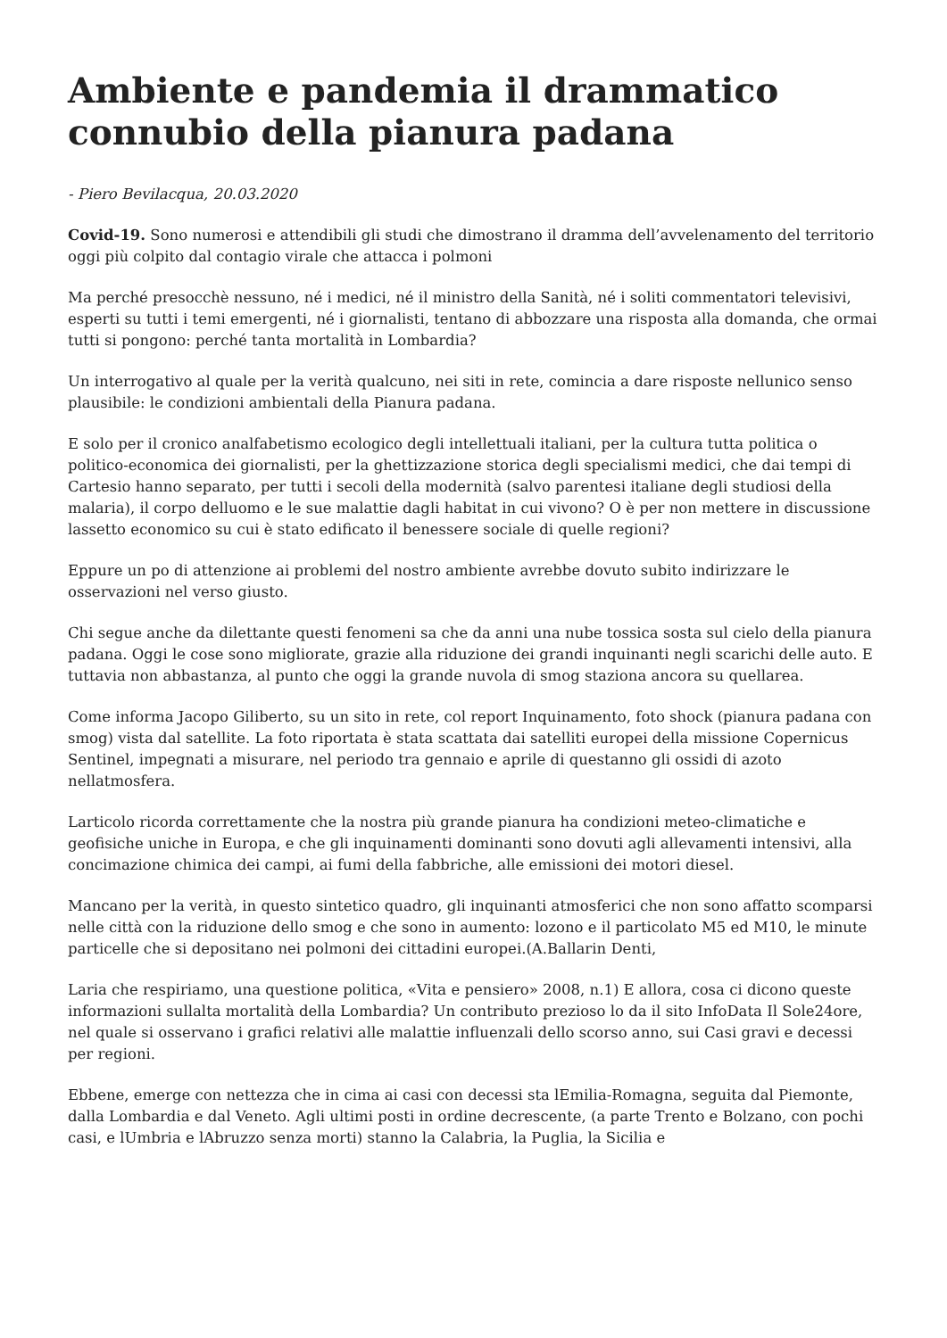Ambiente e pandemia il drammatico connubio della pianura padana
- Piero Bevilacqua, 20.03.2020
Covid-19. Sono numerosi e attendibili gli studi che dimostrano il dramma dell’avvelenamento del territorio oggi più colpito dal contagio virale che attacca i polmoni
Ma perché presocchè nessuno, né i medici, né il ministro della Sanità, né i soliti commentatori televisivi, esperti su tutti i temi emergenti, né i giornalisti, tentano di abbozzare una risposta alla domanda, che ormai tutti si pongono: perché tanta mortalità in Lombardia?
Un interrogativo al quale per la verità qualcuno, nei siti in rete, comincia a dare risposte nellunico senso plausibile: le condizioni ambientali della Pianura padana.
E solo per il cronico analfabetismo ecologico degli intellettuali italiani, per la cultura tutta politica o politico-economica dei giornalisti, per la ghettizzazione storica degli specialismi medici, che dai tempi di Cartesio hanno separato, per tutti i secoli della modernità (salvo parentesi italiane degli studiosi della malaria), il corpo delluomo e le sue malattie dagli habitat in cui vivono? O è per non mettere in discussione lassetto economico su cui è stato edificato il benessere sociale di quelle regioni?
Eppure un po di attenzione ai problemi del nostro ambiente avrebbe dovuto subito indirizzare le osservazioni nel verso giusto.
Chi segue anche da dilettante questi fenomeni sa che da anni una nube tossica sosta sul cielo della pianura padana. Oggi le cose sono migliorate, grazie alla riduzione dei grandi inquinanti negli scarichi delle auto. E tuttavia non abbastanza, al punto che oggi la grande nuvola di smog staziona ancora su quellarea.
Come informa Jacopo Giliberto, su un sito in rete, col report Inquinamento, foto shock (pianura padana con smog) vista dal satellite. La foto riportata è stata scattata dai satelliti europei della missione Copernicus Sentinel, impegnati a misurare, nel periodo tra gennaio e aprile di questanno gli ossidi di azoto nellatmosfera.
Larticolo ricorda correttamente che la nostra più grande pianura ha condizioni meteo-climatiche e geofisiche uniche in Europa, e che gli inquinamenti dominanti sono dovuti agli allevamenti intensivi, alla concimazione chimica dei campi, ai fumi della fabbriche, alle emissioni dei motori diesel.
Mancano per la verità, in questo sintetico quadro, gli inquinanti atmosferici che non sono affatto scomparsi nelle città con la riduzione dello smog e che sono in aumento: lozono e il particolato M5 ed M10, le minute particelle che si depositano nei polmoni dei cittadini europei.(A.Ballarin Denti,
Laria che respiriamo, una questione politica, «Vita e pensiero» 2008, n.1) E allora, cosa ci dicono queste informazioni sullalta mortalità della Lombardia? Un contributo prezioso lo da il sito InfoData Il Sole24ore, nel quale si osservano i grafici relativi alle malattie influenzali dello scorso anno, sui Casi gravi e decessi per regioni.
Ebbene, emerge con nettezza che in cima ai casi con decessi sta lEmilia-Romagna, seguita dal Piemonte, dalla Lombardia e dal Veneto. Agli ultimi posti in ordine decrescente, (a parte Trento e Bolzano, con pochi casi, e lUmbria e lAbruzzo senza morti) stanno la Calabria, la Puglia, la Sicilia e